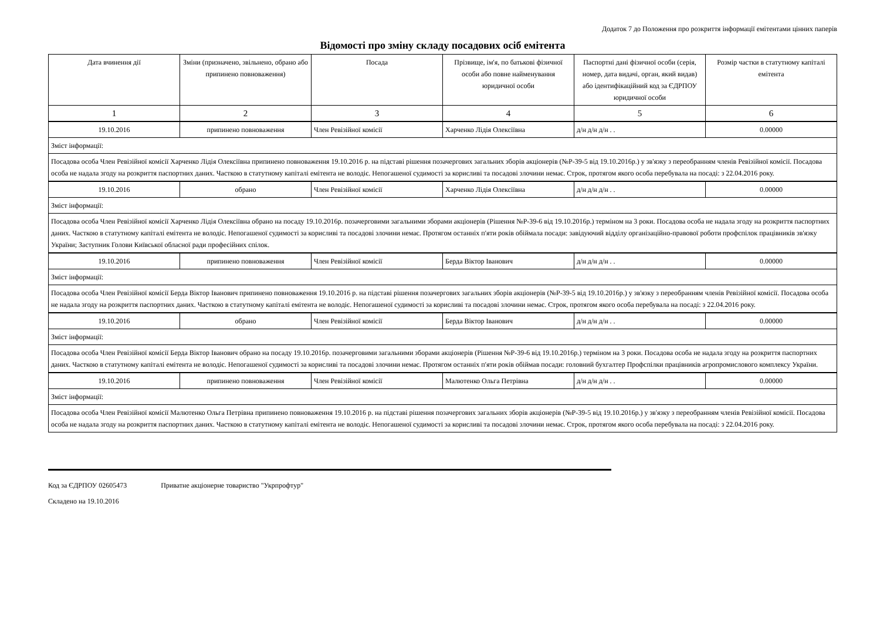Додаток 7 до Положення про розкриття інформації емітентами цінних паперів
Відомості про зміну складу посадових осіб емітента
| Дата вчинення дії | Зміни (призначено, звільнено, обрано або припинено повноваження) | Посада | Прізвище, ім'я, по батькові фізичної особи або повне найменування юридичної особи | Паспортні дані фізичної особи (серія, номер, дата видачі, орган, який видав) або ідентифікаційний код за ЄДРПОУ юридичної особи | Розмір частки в статутному капіталі емітента |
| --- | --- | --- | --- | --- | --- |
| 1 | 2 | 3 | 4 | 5 | 6 |
| 19.10.2016 | припинено повноваження | Член Ревізійної комісії | Харченко Лідія Олексіївна | д/н д/н д/н . . | 0.00000 |
| Зміст інформації: | | | | | |
| Посадова особа Член Ревізійної комісії Харченко Лідія Олексіївна припинено повноваження 19.10.2016 р. на підставі рішення позачергових загальних зборів акціонерів (№Р-39-5 від 19.10.2016р.) у зв'язку з переобранням членів Ревізійної комісії. Посадова особа не надала згоду на розкриття паспортних даних. Часткою в статутному капіталі емітента не володіє. Непогашеної судимості за корисливі та посадові злочини немає. Строк, протягом якого особа перебувала на посаді: з 22.04.2016 року. | | | | | |
| 19.10.2016 | обрано | Член Ревізійної комісії | Харченко Лідія Олексіївна | д/н д/н д/н . . | 0.00000 |
| Зміст інформації: | | | | | |
| Посадова особа Член Ревізійної комісії Харченко Лідія Олексіївна обрано на посаду 19.10.2016р. позачерговими загальними зборами акціонерів (Рішення №Р-39-6 від 19.10.2016р.) терміном на 3 роки. Посадова особа не надала згоду на розкриття паспортних даних. Часткою в статутному капіталі емітента не володіє. Непогашеної судимості за корисливі та посадові злочини немає. Протягом останніх п'яти років обіймала посади: завідуючий відділу організаційно-правової роботи профспілок працівників зв'язку України; Заступник Голови Київської обласної ради професійних спілок. | | | | | |
| 19.10.2016 | припинено повноваження | Член Ревізійної комісії | Берда Віктор Іванович | д/н д/н д/н . . | 0.00000 |
| Зміст інформації: | | | | | |
| Посадова особа Член Ревізійної комісії Берда Віктор Іванович припинено повноваження 19.10.2016 р. на підставі рішення позачергових загальних зборів акціонерів (№Р-39-5 від 19.10.2016р.) у зв'язку з переобранням членів Ревізійної комісії. Посадова особа не надала згоду на розкриття паспортних даних. Часткою в статутному капіталі емітента не володіє. Непогашеної судимості за корисливі та посадові злочини немає. Строк, протягом якого особа перебувала на посаді: з 22.04.2016 року. | | | | | |
| 19.10.2016 | обрано | Член Ревізійної комісії | Берда Віктор Іванович | д/н д/н д/н . . | 0.00000 |
| Зміст інформації: | | | | | |
| Посадова особа Член Ревізійної комісії Берда Віктор Іванович обрано на посаду 19.10.2016р. позачерговими загальними зборами акціонерів (Рішення №Р-39-6 від 19.10.2016р.) терміном на 3 роки. Посадова особа не надала згоду на розкриття паспортних даних. Часткою в статутному капіталі емітента не володіє. Непогашеної судимості за корисливі та посадові злочини немає. Протягом останніх п'яти років обіймав посади: головний бухгалтер Профспілки працівників агропромислового комплексу України. | | | | | |
| 19.10.2016 | припинено повноваження | Член Ревізійної комісії | Малютенко Ольга Петрівна | д/н д/н д/н . . | 0.00000 |
| Зміст інформації: | | | | | |
| Посадова особа Член Ревізійної комісії Малютенко Ольга Петрівна припинено повноваження 19.10.2016 р. на підставі рішення позачергових загальних зборів акціонерів (№Р-39-5 від 19.10.2016р.) у зв'язку з переобранням членів Ревізійної комісії. Посадова особа не надала згоду на розкриття паспортних даних. Часткою в статутному капіталі емітента не володіє. Непогашеної судимості за корисливі та посадові злочини немає. Строк, протягом якого особа перебувала на посаді: з 22.04.2016 року. | | | | | |
Код за ЄДРПОУ 02605473 Приватне акціонерне товариство "Укрпрофтур"
Складено на 19.10.2016